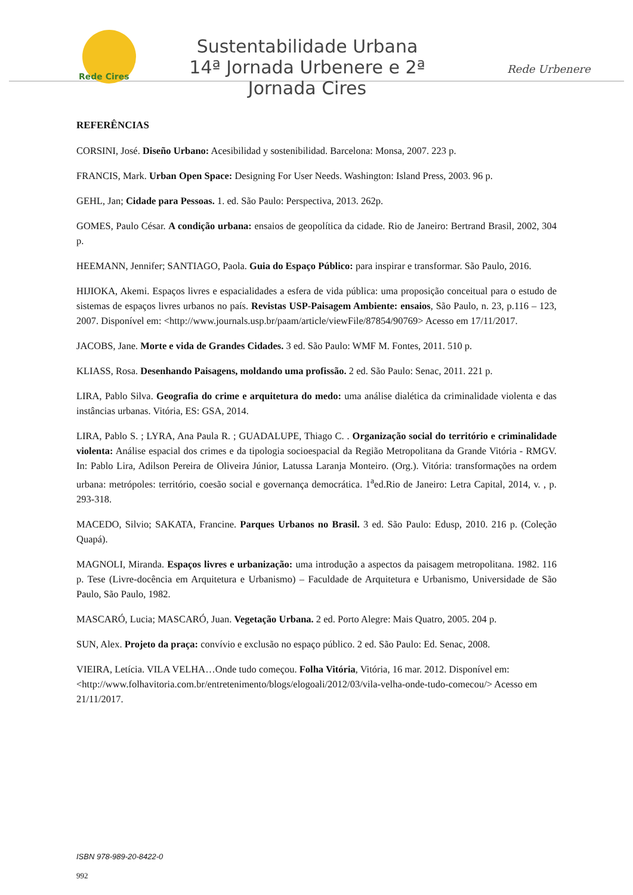Rede Cires
Sustentabilidade Urbana
14ª Jornada Urbenere e 2ª Jornada Cires
Rede Urbenere
REFERÊNCIAS
CORSINI, José. Diseño Urbano: Acesibilidad y sostenibilidad. Barcelona: Monsa, 2007. 223 p.
FRANCIS, Mark. Urban Open Space: Designing For User Needs. Washington: Island Press, 2003. 96 p.
GEHL, Jan; Cidade para Pessoas. 1. ed. São Paulo: Perspectiva, 2013. 262p.
GOMES, Paulo César. A condição urbana: ensaios de geopolítica da cidade. Rio de Janeiro: Bertrand Brasil, 2002, 304 p.
HEEMANN, Jennifer; SANTIAGO, Paola. Guia do Espaço Público: para inspirar e transformar. São Paulo, 2016.
HIJIOKA, Akemi. Espaços livres e espacialidades a esfera de vida pública: uma proposição conceitual para o estudo de sistemas de espaços livres urbanos no país. Revistas USP-Paisagem Ambiente: ensaios, São Paulo, n. 23, p.116 – 123, 2007. Disponível em: <http://www.journals.usp.br/paam/article/viewFile/87854/90769> Acesso em 17/11/2017.
JACOBS, Jane. Morte e vida de Grandes Cidades. 3 ed. São Paulo: WMF M. Fontes, 2011. 510 p.
KLIASS, Rosa. Desenhando Paisagens, moldando uma profissão. 2 ed. São Paulo: Senac, 2011. 221 p.
LIRA, Pablo Silva. Geografia do crime e arquitetura do medo: uma análise dialética da criminalidade violenta e das instâncias urbanas. Vitória, ES: GSA, 2014.
LIRA, Pablo S. ; LYRA, Ana Paula R. ; GUADALUPE, Thiago C. . Organização social do território e criminalidade violenta: Análise espacial dos crimes e da tipologia socioespacial da Região Metropolitana da Grande Vitória - RMGV. In: Pablo Lira, Adilson Pereira de Oliveira Júnior, Latussa Laranja Monteiro. (Org.). Vitória: transformações na ordem urbana: metrópoles: território, coesão social e governança democrática. 1<sup>a</sup>ed.Rio de Janeiro: Letra Capital, 2014, v. , p. 293-318.
MACEDO, Silvio; SAKATA, Francine. Parques Urbanos no Brasil. 3 ed. São Paulo: Edusp, 2010. 216 p. (Coleção Quapá).
MAGNOLI, Miranda. Espaços livres e urbanização: uma introdução a aspectos da paisagem metropolitana. 1982. 116 p. Tese (Livre-docência em Arquitetura e Urbanismo) – Faculdade de Arquitetura e Urbanismo, Universidade de São Paulo, São Paulo, 1982.
MASCARÓ, Lucia; MASCARÓ, Juan. Vegetação Urbana. 2 ed. Porto Alegre: Mais Quatro, 2005. 204 p.
SUN, Alex. Projeto da praça: convívio e exclusão no espaço público. 2 ed. São Paulo: Ed. Senac, 2008.
VIEIRA, Letícia. VILA VELHA…Onde tudo começou. Folha Vitória, Vitória, 16 mar. 2012. Disponível em:<http://www.folhavitoria.com.br/entretenimento/blogs/elogoali/2012/03/vila-velha-onde-tudo-comecou/> Acesso em 21/11/2017.
ISBN 978-989-20-8422-0
992